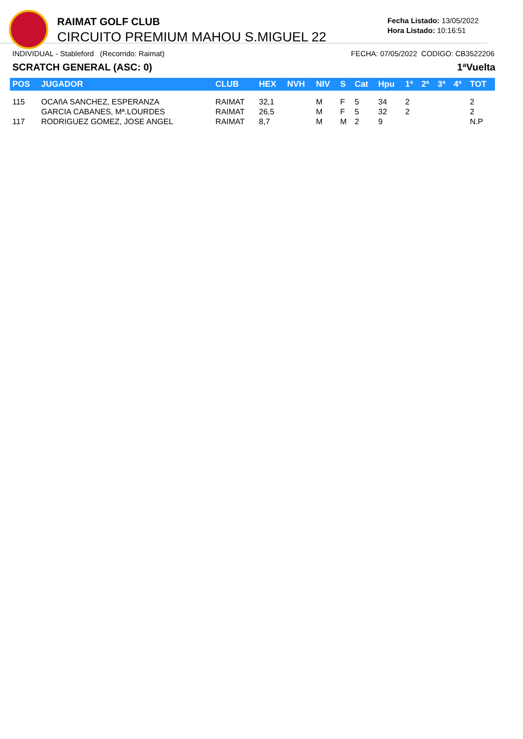RAIMAT GOLF CLUB
CIRCUITO PREMIUM MAHOU S.MIGUEL 22
Fecha Listado: 13/05/2022
Hora Listado: 10:16:51
INDIVIDUAL - Stableford (Recorrido: Raimat) FECHA: 07/05/2022 CODIGO: CB3522206
SCRATCH GENERAL (ASC: 0) 1ªVuelta
| POS | JUGADOR | CLUB | HEX | NVH | NIV | S | Cat | Hpu | 1ª | 2ª | 3ª | 4ª | TOT |
| --- | --- | --- | --- | --- | --- | --- | --- | --- | --- | --- | --- | --- | --- |
| 115 | OCAñA SANCHEZ, ESPERANZA | RAIMAT | 32,1 | | M | F | 5 | 34 | 2 | | | | 2 |
| | GARCIA CABANES, Mª.LOURDES | RAIMAT | 26,5 | | M | F | 5 | 32 | 2 | | | | 2 |
| 117 | RODRIGUEZ GOMEZ, JOSE ANGEL | RAIMAT | 8,7 | | M | M | 2 | 9 | | | | | N.P |